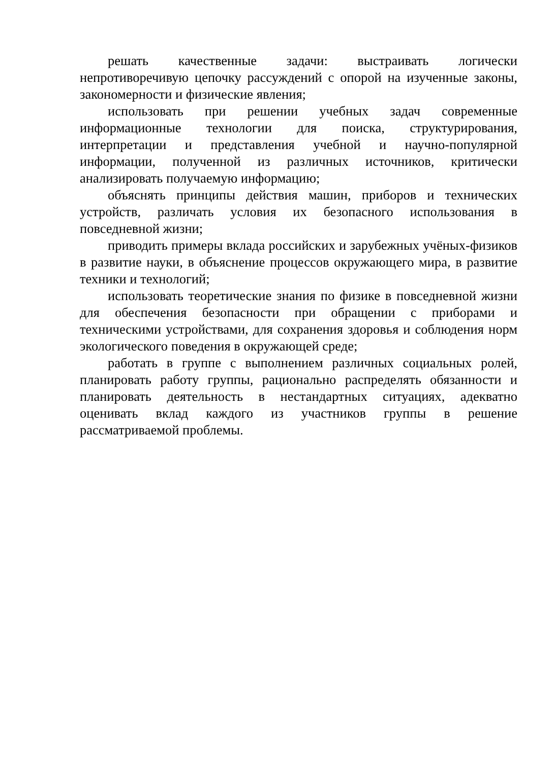решать качественные задачи: выстраивать логически непротиворечивую цепочку рассуждений с опорой на изученные законы, закономерности и физические явления;
использовать при решении учебных задач современные информационные технологии для поиска, структурирования, интерпретации и представления учебной и научно-популярной информации, полученной из различных источников, критически анализировать получаемую информацию;
объяснять принципы действия машин, приборов и технических устройств, различать условия их безопасного использования в повседневной жизни;
приводить примеры вклада российских и зарубежных учёных-физиков в развитие науки, в объяснение процессов окружающего мира, в развитие техники и технологий;
использовать теоретические знания по физике в повседневной жизни для обеспечения безопасности при обращении с приборами и техническими устройствами, для сохранения здоровья и соблюдения норм экологического поведения в окружающей среде;
работать в группе с выполнением различных социальных ролей, планировать работу группы, рационально распределять обязанности и планировать деятельность в нестандартных ситуациях, адекватно оценивать вклад каждого из участников группы в решение рассматриваемой проблемы.